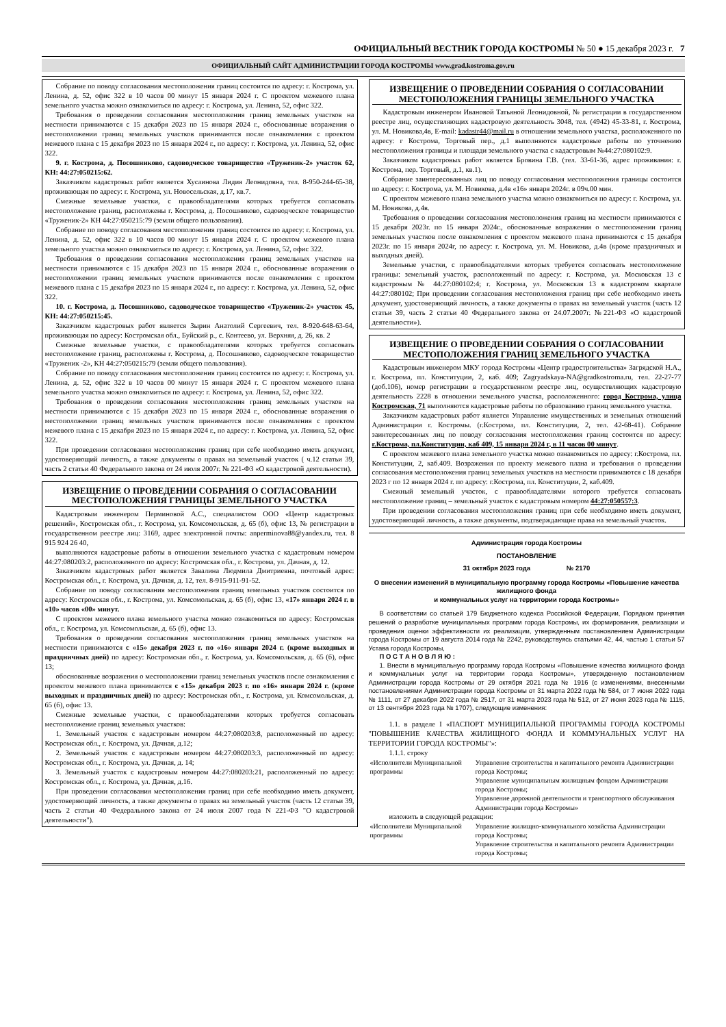ОФИЦИАЛЬНЫЙ ВЕСТНИК ГОРОДА КОСТРОМЫ № 50 ● 15 декабря 2023 г. 7
ОФИЦИАЛЬНЫЙ САЙТ АДМИНИСТРАЦИИ ГОРОДА КОСТРОМЫ www.grad.kostroma.gov.ru
Собрание по поводу согласования местоположения границ состоится по адресу: г. Кострома, ул. Ленина, д. 52, офис 322 в 10 часов 00 минут 15 января 2024 г. С проектом межевого плана земельного участка можно ознакомиться по адресу: г. Кострома, ул. Ленина, 52, офис 322.
Требования о проведении согласования местоположения границ земельных участков на местности принимаются с 15 декабря 2023 по 15 января 2024 г., обоснованные возражения о местоположении границ земельных участков принимаются после ознакомления с проектом межевого плана с 15 декабря 2023 по 15 января 2024 г., по адресу: г. Кострома, ул. Ленина, 52, офис 322.
9. г. Кострома, д. Посошниково, садоводческое товарищество «Труженик-2» участок 62, КН: 44:27:050215:62.
Заказчиком кадастровых работ является Хусаинова Лидия Леонидовна, тел. 8-950-244-65-38, проживающая по адресу: г. Кострома, ул. Новосельская, д.17, кв.7.
Смежные земельные участки, с правообладателями которых требуется согласовать местоположение границ, расположены г. Кострома, д. Посошниково, садоводческое товарищество «Труженик-2» КН 44:27:050215:79 (земли общего пользования).
Собрание по поводу согласования местоположения границ состоится по адресу: г. Кострома, ул. Ленина, д. 52, офис 322 в 10 часов 00 минут 15 января 2024 г. С проектом межевого плана земельного участка можно ознакомиться по адресу: г. Кострома, ул. Ленина, 52, офис 322.
Требования о проведении согласования местоположения границ земельных участков на местности принимаются с 15 декабря 2023 по 15 января 2024 г., обоснованные возражения о местоположении границ земельных участков принимаются после ознакомления с проектом межевого плана с 15 декабря 2023 по 15 января 2024 г., по адресу: г. Кострома, ул. Ленина, 52, офис 322.
10. г. Кострома, д. Посошниково, садоводческое товарищество «Труженик-2» участок 45, КН: 44:27:050215:45.
Заказчиком кадастровых работ является Зырин Анатолий Сергеевич, тел. 8-920-648-63-64, проживающая по адресу: Костромская обл., Буйский р., с. Контеево, ул. Верхняя, д. 26, кв. 2
Смежные земельные участки, с правообладателями которых требуется согласовать местоположение границ, расположены г. Кострома, д. Посошниково, садоводческое товарищество «Труженик -2», КН 44:27:050215:79 (земли общего пользования).
Собрание по поводу согласования местоположения границ состоится по адресу: г. Кострома, ул. Ленина, д. 52, офис 322 в 10 часов 00 минут 15 января 2024 г. С проектом межевого плана земельного участка можно ознакомиться по адресу: г. Кострома, ул. Ленина, 52, офис 322.
Требования о проведении согласования местоположения границ земельных участков на местности принимаются с 15 декабря 2023 по 15 января 2024 г., обоснованные возражения о местоположении границ земельных участков принимаются после ознакомления с проектом межевого плана с 15 декабря 2023 по 15 января 2024 г., по адресу: г. Кострома, ул. Ленина, 52, офис 322.
При проведении согласования местоположения границ при себе необходимо иметь документ, удостоверяющий личность, а также документы о правах на земельный участок ( ч.12 статьи 39, часть 2 статьи 40 Федерального закона от 24 июля 2007г. № 221-ФЗ «О кадастровой деятельности).
ИЗВЕЩЕНИЕ О ПРОВЕДЕНИИ СОБРАНИЯ О СОГЛАСОВАНИИ МЕСТОПОЛОЖЕНИЯ ГРАНИЦЫ ЗЕМЕЛЬНОГО УЧАСТКА
Кадастровым инженером Перминовой А.С., специалистом ООО «Центр кадастровых решений», Костромская обл., г. Кострома, ул. Комсомольская, д. 65 (б), офис 13, № регистрации в государственном реестре лиц: 3169, адрес электронной почты: anperminova88@yandex.ru, тел. 8 915 924 26 40,
выполняются кадастровые работы в отношении земельного участка с кадастровым номером 44:27:080203:2, расположенного по адресу: Костромская обл., г. Кострома, ул. Дачная, д. 12.
Заказчиком кадастровых работ является Завалина Людмила Дмитриевна, почтовый адрес: Костромская обл., г. Кострома, ул. Дачная, д. 12, тел. 8-915-911-91-52.
Собрание по поводу согласования местоположения границ земельных участков состоится по адресу: Костромская обл., г. Кострома, ул. Комсомольская, д. 65 (б), офис 13, «17» января 2024 г. в «10» часов «00» минут.
С проектом межевого плана земельного участка можно ознакомиться по адресу: Костромская обл., г. Кострома, ул. Комсомольская, д. 65 (б), офис 13.
Требования о проведении согласования местоположения границ земельных участков на местности принимаются с «15» декабря 2023 г. по «16» января 2024 г. (кроме выходных и праздничных дней) по адресу: Костромская обл., г. Кострома, ул. Комсомольская, д. 65 (б), офис 13;
обоснованные возражения о местоположении границ земельных участков после ознакомления с проектом межевого плана принимаются с «15» декабря 2023 г. по «16» января 2024 г. (кроме выходных и праздничных дней) по адресу: Костромская обл., г. Кострома, ул. Комсомольская, д. 65 (б), офис 13.
Смежные земельные участки, с правообладателями которых требуется согласовать местоположение границ земельных участков:
1. Земельный участок с кадастровым номером 44:27:080203:8, расположенный по адресу: Костромская обл., г. Кострома, ул. Дачная, д.12;
2. Земельный участок с кадастровым номером 44:27:080203:3, расположенный по адресу: Костромская обл., г. Кострома, ул. Дачная, д. 14;
3. Земельный участок с кадастровым номером 44:27:080203:21, расположенный по адресу: Костромская обл., г. Кострома, ул. Дачная, д.16.
При проведении согласования местоположения границ при себе необходимо иметь документ, удостоверяющий личность, а также документы о правах на земельный участок (часть 12 статьи 39, часть 2 статьи 40 Федерального закона от 24 июля 2007 года N 221-ФЗ "О кадастровой деятельности").
ИЗВЕЩЕНИЕ О ПРОВЕДЕНИИ СОБРАНИЯ О СОГЛАСОВАНИИ МЕСТОПОЛОЖЕНИЯ ГРАНИЦЫ ЗЕМЕЛЬНОГО УЧАСТКА
Кадастровым инженером Ивановой Татьяной Леонидовной, № регистрации в государственном реестре лиц, осуществляющих кадастровую деятельность 3048, тел. (4942) 45-33-81, г. Кострома, ул. М. Новикова,4в, E-mail: kadastr44@mail.ru в отношении земельного участка, расположенного по адресу: г Кострома, Торговый пер., д.1 выполняются кадастровые работы по уточнению местоположения границы и площади земельного участка с кадастровым №44:27:080102:9.
Заказчиком кадастровых работ является Бровина Г.В. (тел. 33-61-36, адрес проживания: г. Кострома, пер. Торговый, д.1, кв.1).
Собрание заинтересованных лиц по поводу согласования местоположения границы состоится по адресу: г. Кострома, ул. М. Новикова, д.4в «16» января 2024г. в 09ч.00 мин.
С проектом межевого плана земельного участка можно ознакомиться по адресу: г. Кострома, ул. М. Новикова, д.4в.
Требования о проведении согласования местоположения границ на местности принимаются с 15 декабря 2023г. по 15 января 2024г., обоснованные возражения о местоположении границ земельных участков после ознакомления с проектом межевого плана принимаются с 15 декабря 2023г. по 15 января 2024г, по адресу: г. Кострома, ул. М. Новикова, д.4в (кроме праздничных и выходных дней).
Земельные участки, с правообладателями которых требуется согласовать местоположение границы: земельный участок, расположенный по адресу: г. Кострома, ул. Московская 13 с кадастровым № 44:27:080102:4; г. Кострома, ул. Московская 13 в кадастровом квартале 44:27:080102; При проведении согласования местоположения границ при себе необходимо иметь документ, удостоверяющий личность, а также документы о правах на земельный участок (часть 12 статьи 39, часть 2 статьи 40 Федерального закона от 24.07.2007г. №221-ФЗ «О кадастровой деятельности»).
ИЗВЕЩЕНИЕ О ПРОВЕДЕНИИ СОБРАНИЯ О СОГЛАСОВАНИИ МЕСТОПОЛОЖЕНИЯ ГРАНИЦ ЗЕМЕЛЬНОГО УЧАСТКА
Кадастровым инженером МКУ города Костромы «Центр градостроительства» Загрядской Н.А., г. Кострома, пл. Конституции, 2, каб. 409; Zagryadskaya-NA@gradkostroma.ru, тел. 22-27-77 (доб.106), номер регистрации в государственном реестре лиц, осуществляющих кадастровую деятельность 2228 в отношении земельного участка, расположенного: город Кострома, улица Костромская, 71 выполняются кадастровые работы по образованию границ земельного участка.
Заказчиком кадастровых работ является Управление имущественных и земельных отношений Администрации г. Костромы. (г.Кострома, пл. Конституции, 2, тел. 42-68-41). Собрание заинтересованных лиц по поводу согласования местоположения границ состоится по адресу: г.Кострома, пл.Конституции, каб 409, 15 января 2024 г, в 11 часов 00 минут.
С проектом межевого плана земельного участка можно ознакомиться по адресу: г.Кострома, пл. Конституции, 2, каб.409. Возражения по проекту межевого плана и требования о проведении согласования местоположения границ земельных участков на местности принимаются с 18 декабря 2023 г по 12 января 2024 г. по адресу: г.Кострома, пл. Конституции, 2, каб.409.
Смежный земельный участок, с правообладателями которого требуется согласовать местоположение границ – земельный участок с кадастровым номером 44:27:050557:3.
При проведении согласования местоположения границ при себе необходимо иметь документ, удостоверяющий личность, а также документы, подтверждающие права на земельный участок.
Администрация города Костромы
ПОСТАНОВЛЕНИЕ
31 октября 2023 года № 2170
О внесении изменений в муниципальную программу города Костромы «Повышение качества жилищного фонда
и коммунальных услуг на территории города Костромы»
В соответствии со статьей 179 Бюджетного кодекса Российской Федерации, Порядком принятия решений о разработке муниципальных программ города Костромы, их формирования, реализации и проведения оценки эффективности их реализации, утвержденным постановлением Администрации города Костромы от 19 августа 2014 года № 2242, руководствуясь статьями 42, 44, частью 1 статьи 57 Устава города Костромы,
П О С Т А Н О В Л Я Ю :
1. Внести в муниципальную программу города Костромы «Повышение качества жилищного фонда и коммунальных услуг на территории города Костромы», утвержденную постановлением Администрации города Костромы от 29 октября 2021 года № 1916 (с изменениями, внесенными постановлениями Администрации города Костромы от 31 марта 2022 года № 584, от 7 июня 2022 года № 1111, от 27 декабря 2022 года № 2517, от 31 марта 2023 года № 512, от 27 июня 2023 года № 1115, от 13 сентября 2023 года № 1707), следующие изменения:
1.1. в разделе I «ПАСПОРТ МУНИЦИПАЛЬНОЙ ПРОГРАММЫ ГОРОДА КОСТРОМЫ "ПОВЫШЕНИЕ КАЧЕСТВА ЖИЛИЩНОГО ФОНДА И КОММУНАЛЬНЫХ УСЛУГ НА ТЕРРИТОРИИ ГОРОДА КОСТРОМЫ"»:
1.1.1. строку
| «Исполнители Муниципальной программы | Управление строительства и капитального ремонта Администрации города Костромы; Управление муниципальным жилищным фондом Администрации города Костромы; Управление дорожной деятельности и транспортного обслуживания Администрации города Костромы» |
изложить в следующей редакции:
| «Исполнители Муниципальной программы | Управление жилищно-коммунального хозяйства Администрации города Костромы; Управление строительства и капитального ремонта Администрации города Костромы; |